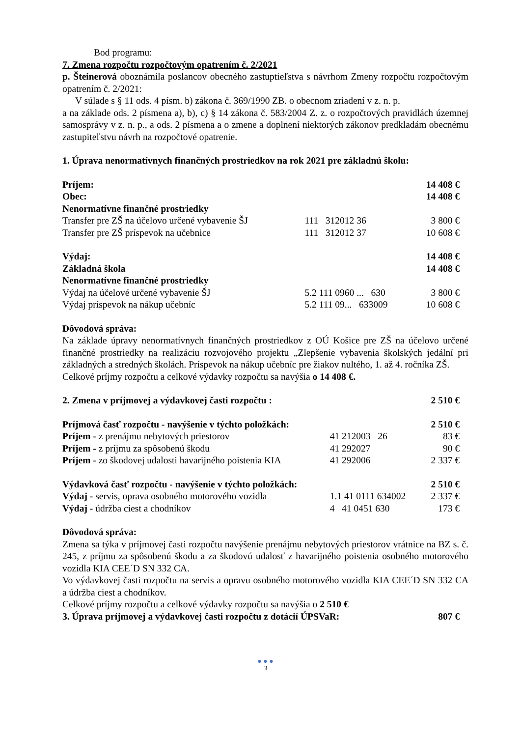Bod programu:
7. Zmena rozpočtu rozpočtovým opatrením č. 2/2021
p. Šteinerová oboznámila poslancov obecného zastuptieľstva s návrhom Zmeny rozpočtu rozpočtovým opatrením č. 2/2021:
V súlade s § 11 ods. 4 písm. b) zákona č. 369/1990 ZB. o obecnom zriadení v z. n. p.
a na základe ods. 2 písmena a), b), c) § 14 zákona č. 583/2004 Z. z. o rozpočtových pravidlách územnej samosprávy v z. n. p., a ods. 2 písmena a o zmene a doplnení niektorých zákonov predkladám obecnému zastupiteľstvu návrh na rozpočtové opatrenie.
1. Úprava nenormatívnych finančných prostriedkov na rok 2021 pre základnú školu:
| Príjem: | | 14 408 € |
| Obec: | | 14 408 € |
| Nenormatívne finančné prostriedky | | |
| Transfer pre ZŠ na účelovo určené vybavenie ŠJ | 111 312012 36 | 3 800 € |
| Transfer pre ZŠ príspevok na učebnice | 111 312012 37 | 10 608 € |
| Výdaj: | | 14 408 € |
| Základná škola | | 14 408 € |
| Nenormatívne finančné prostriedky | | |
| Výdaj na účelové určené vybavenie ŠJ | 5.2 111 0960 ... 630 | 3 800 € |
| Výdaj príspevok na nákup učebníc | 5.2 111 09... 633009 | 10 608 € |
Dôvodová správa:
Na základe úpravy nenormatívnych finančných prostriedkov z OÚ Košice pre ZŠ na účelovo určené finančné prostriedky na realizáciu rozvojového projektu „Zlepšenie vybavenia školských jedální pri základných a stredných školách. Príspevok na nákup učebníc pre žiakov nultého, 1. až 4. ročníka ZŠ.
Celkové príjmy rozpočtu a celkové výdavky rozpočtu sa navýšia o 14 408 €.
| 2. Zmena v príjmovej a výdavkovej časti rozpočtu : | | 2 510 € |
| Príjmová časť rozpočtu - navýšenie v týchto položkách: | | 2 510 € |
| Príjem - z prenájmu nebytových priestorov | 41 212003 26 | 83 € |
| Príjem - z príjmu za spôsobenú škodu | 41 292027 | 90 € |
| Príjem - zo škodovej udalosti havarijného poistenia KIA | 41 292006 | 2 337 € |
| Výdavková časť rozpočtu - navýšenie v týchto položkách: | | 2 510 € |
| Výdaj - servis, oprava osobného motorového vozidla | 1.1 41 0111 634002 | 2 337 € |
| Výdaj - údržba ciest a chodníkov | 4 41 0451 630 | 173 € |
Dôvodová správa:
Zmena sa týka v príjmovej časti rozpočtu navýšenie prenájmu nebytových priestorov vrátnice na BZ s. č. 245, z príjmu za spôsobenú škodu a za škodovú udalosť z havarijného poistenia osobného motorového vozidla KIA CEE´D SN 332 CA.
Vo výdavkovej časti rozpočtu na servis a opravu osobného motorového vozidla KIA CEE´D SN 332 CA a údržba ciest a chodníkov.
Celkové príjmy rozpočtu a celkové výdavky rozpočtu sa navýšia o 2 510 €
| 3. Úprava príjmovej a výdavkovej časti rozpočtu z dotácií ÚPSVaR: | 807 € |
● ● ●
3